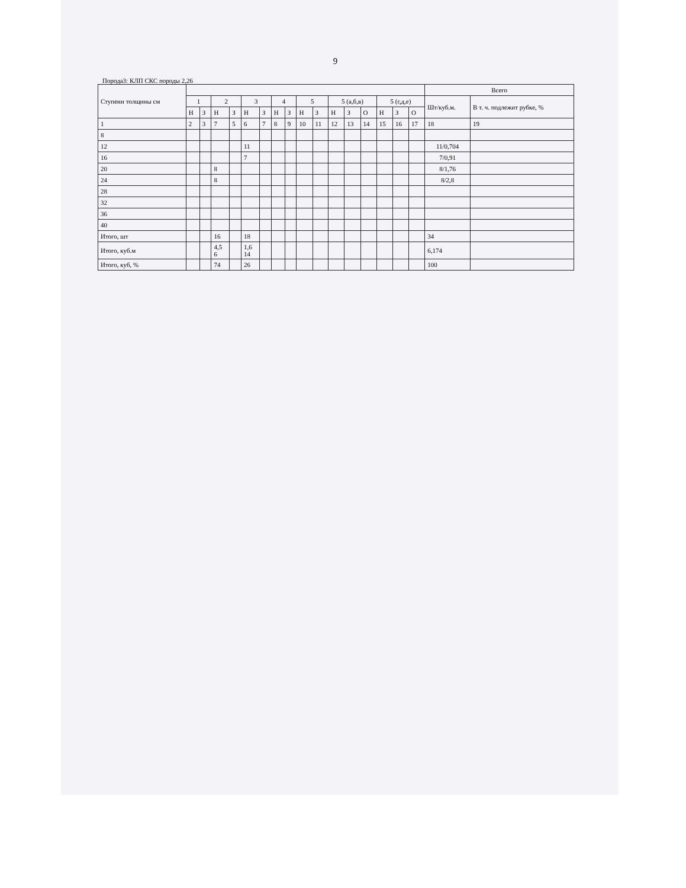9
Порода3: КЛП СКС породы 2,26
| Ступени толщины см | | | | | | | | | | | | | | | | | Всего | |
| --- | --- | --- | --- | --- | --- | --- | --- | --- | --- | --- | --- | --- | --- | --- | --- | --- | --- | --- |
| | 1 | | 2 | | 3 | | 4 | | 5 | | 5 (а,б,в) | | | 5 (г,д,е) | | | Шт/куб.м. | В т. ч. подлежит рубке, % |
| | Н | З | Н | З | Н | З | Н | З | Н | З | Н | З | О | Н | З | О | | |
| 1 | 2 | 3 | 7 | 5 | 6 | 7 | 8 | 9 | 10 | 11 | 12 | 13 | 14 | 15 | 16 | 17 | 18 | 19 |
| 8 | | | | | | | | | | | | | | | | | | |
| 12 | | | | | 11 | | | | | | | | | | | | 11/0,704 | |
| 16 | | | | | 7 | | | | | | | | | | | | 7/0,91 | |
| 20 | | | 8 | | | | | | | | | | | | | | 8/1,76 | |
| 24 | | | 8 | | | | | | | | | | | | | | 8/2,8 | |
| 28 | | | | | | | | | | | | | | | | | | |
| 32 | | | | | | | | | | | | | | | | | | |
| 36 | | | | | | | | | | | | | | | | | | |
| 40 | | | | | | | | | | | | | | | | | | |
| Итого, шт | | | 16 | | 18 | | | | | | | | | | | | 34 | |
| Итого, куб.м | | | 4,5 6 | | 1,6 14 | | | | | | | | | | | | 6,174 | |
| Итого, куб, % | | | 74 | | 26 | | | | | | | | | | | | 100 | |